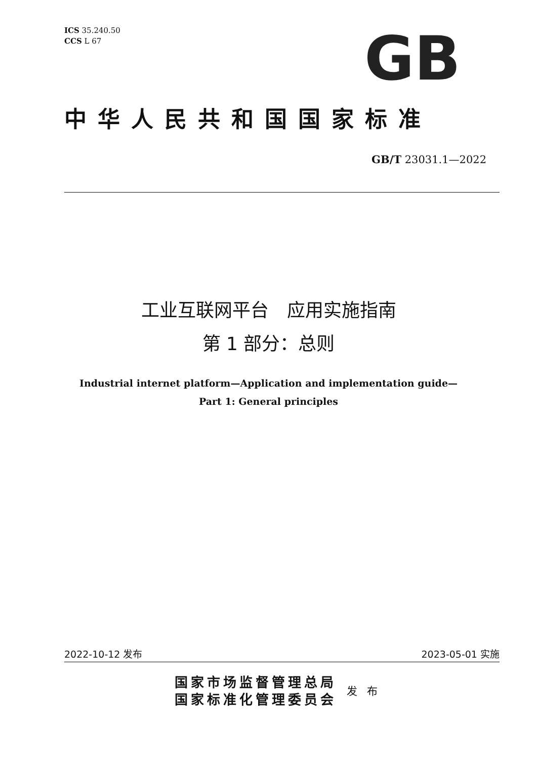ICS 35.240.50
CCS L 67
GB
中华人民共和国国家标准
GB/T 23031.1—2022
工业互联网平台　应用实施指南
第 1 部分：总则
Industrial internet platform—Application and implementation guide—
Part 1: General principles
2022-10-12 发布 2023-05-01 实施
国家市场监督管理总局
国家标准化管理委员会
发 布